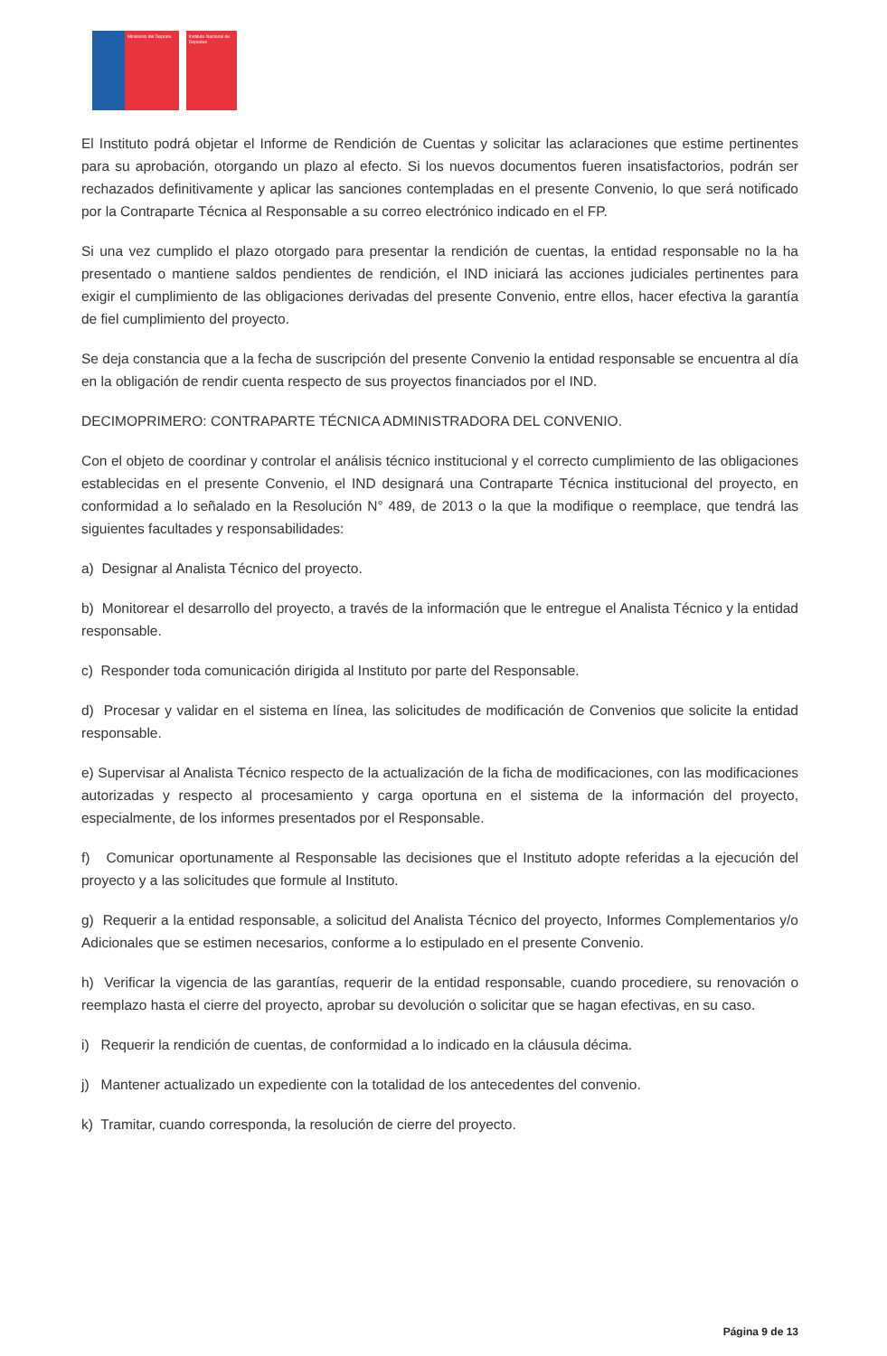Ministerio del Deporte
Instituto Nacional de Deportes
El Instituto podrá objetar el Informe de Rendición de Cuentas y solicitar las aclaraciones que estime pertinentes para su aprobación, otorgando un plazo al efecto. Si los nuevos documentos fueren insatisfactorios, podrán ser rechazados definitivamente y aplicar las sanciones contempladas en el presente Convenio, lo que será notificado por la Contraparte Técnica al Responsable a su correo electrónico indicado en el FP.
Si una vez cumplido el plazo otorgado para presentar la rendición de cuentas, la entidad responsable no la ha presentado o mantiene saldos pendientes de rendición, el IND iniciará las acciones judiciales pertinentes para exigir el cumplimiento de las obligaciones derivadas del presente Convenio, entre ellos, hacer efectiva la garantía de fiel cumplimiento del proyecto.
Se deja constancia que a la fecha de suscripción del presente Convenio la entidad responsable se encuentra al día en la obligación de rendir cuenta respecto de sus proyectos financiados por el IND.
DECIMOPRIMERO: CONTRAPARTE TÉCNICA ADMINISTRADORA DEL CONVENIO.
Con el objeto de coordinar y controlar el análisis técnico institucional y el correcto cumplimiento de las obligaciones establecidas en el presente Convenio, el IND designará una Contraparte Técnica institucional del proyecto, en conformidad a lo señalado en la Resolución N° 489, de 2013 o la que la modifique o reemplace, que tendrá las siguientes facultades y responsabilidades:
a) Designar al Analista Técnico del proyecto.
b) Monitorear el desarrollo del proyecto, a través de la información que le entregue el Analista Técnico y la entidad responsable.
c) Responder toda comunicación dirigida al Instituto por parte del Responsable.
d) Procesar y validar en el sistema en línea, las solicitudes de modificación de Convenios que solicite la entidad responsable.
e) Supervisar al Analista Técnico respecto de la actualización de la ficha de modificaciones, con las modificaciones autorizadas y respecto al procesamiento y carga oportuna en el sistema de la información del proyecto, especialmente, de los informes presentados por el Responsable.
f) Comunicar oportunamente al Responsable las decisiones que el Instituto adopte referidas a la ejecución del proyecto y a las solicitudes que formule al Instituto.
g) Requerir a la entidad responsable, a solicitud del Analista Técnico del proyecto, Informes Complementarios y/o Adicionales que se estimen necesarios, conforme a lo estipulado en el presente Convenio.
h) Verificar la vigencia de las garantías, requerir de la entidad responsable, cuando procediere, su renovación o reemplazo hasta el cierre del proyecto, aprobar su devolución o solicitar que se hagan efectivas, en su caso.
i) Requerir la rendición de cuentas, de conformidad a lo indicado en la cláusula décima.
j) Mantener actualizado un expediente con la totalidad de los antecedentes del convenio.
k) Tramitar, cuando corresponda, la resolución de cierre del proyecto.
Página 9 de 13